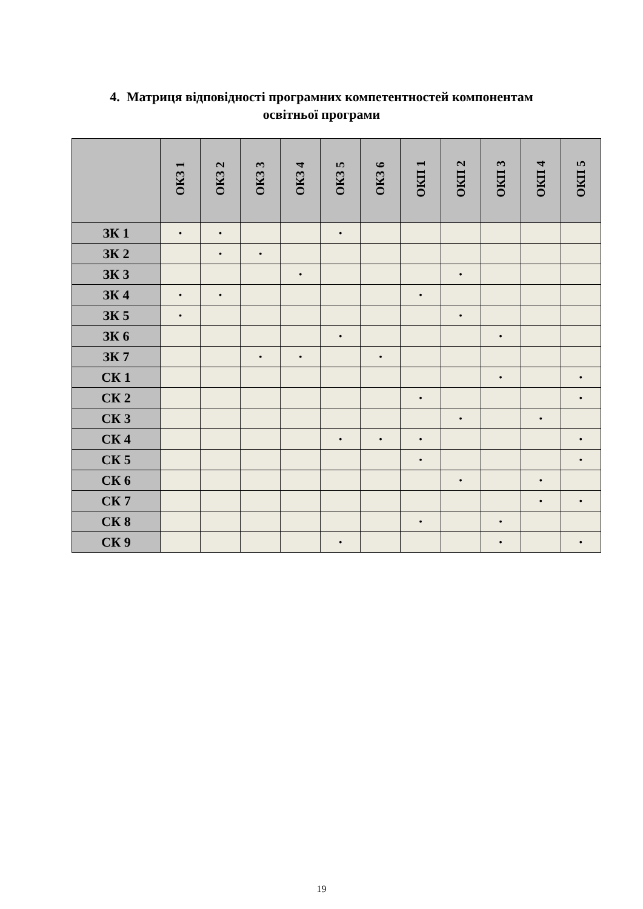4. Матриця відповідності програмних компетентностей компонентам
освітньої програми
| | ОКЗ 1 | ОКЗ 2 | ОКЗ 3 | ОКЗ 4 | ОКЗ 5 | ОКЗ 6 | ОКП 1 | ОКП 2 | ОКП 3 | ОКП 4 | ОКП 5 |
| --- | --- | --- | --- | --- | --- | --- | --- | --- | --- | --- | --- |
| ЗК 1 | • | • | | | • | | | | | | |
| ЗК 2 | | • | • | | | | | | | | |
| ЗК 3 | | | | • | | | | • | | | |
| ЗК 4 | • | • | | | | | • | | | | |
| ЗК 5 | • | | | | | | | • | | | |
| ЗК 6 | | | | | • | | | | • | | |
| ЗК 7 | | | • | • | | • | | | | | |
| СК 1 | | | | | | | | | • | | • |
| СК 2 | | | | | | | • | | | | • |
| СК 3 | | | | | | | | • | | • | |
| СК 4 | | | | | • | • | • | | | | • |
| СК 5 | | | | | | | • | | | | • |
| СК 6 | | | | | | | | • | | • | |
| СК 7 | | | | | | | | | | • | • |
| СК 8 | | | | | | | • | | • | | |
| СК 9 | | | | | • | | | | • | | • |
19